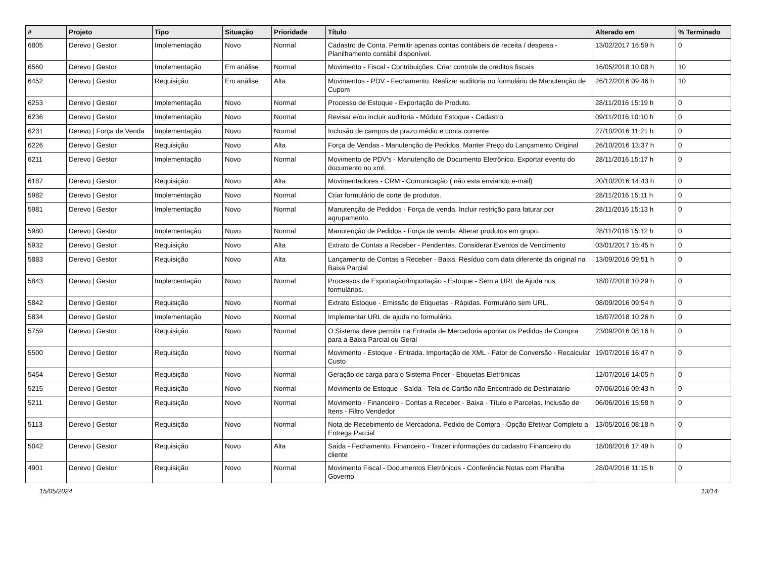| # | Projeto | Tipo | Situação | Prioridade | Título | Alterado em | % Terminado |
| --- | --- | --- | --- | --- | --- | --- | --- |
| 6805 | Derevo / Gestor | Implementação | Novo | Normal | Cadastro de Conta. Permitir apenas contas contábeis de receita / despesa - Planilhamento contábil disponível. | 13/02/2017 16:59 h | 0 |
| 6560 | Derevo / Gestor | Implementação | Em análise | Normal | Movimento - Fiscal - Contribuições. Criar controle de creditos fiscais | 16/05/2018 10:08 h | 10 |
| 6452 | Derevo / Gestor | Requisição | Em análise | Alta | Movimentos - PDV - Fechamento. Realizar auditoria no formulário de Manutenção de Cupom | 26/12/2016 09:46 h | 10 |
| 6253 | Derevo / Gestor | Implementação | Novo | Normal | Processo de Estoque - Exportação de Produto. | 28/11/2016 15:19 h | 0 |
| 6236 | Derevo / Gestor | Implementação | Novo | Normal | Revisar e/ou incluir auditoria - Módulo Estoque - Cadastro | 09/11/2016 10:10 h | 0 |
| 6231 | Derevo / Força de Venda | Implementação | Novo | Normal | Inclusão de campos de prazo médio e conta corrente | 27/10/2016 11:21 h | 0 |
| 6226 | Derevo / Gestor | Requisição | Novo | Alta | Força de Vendas - Manutenção de Pedidos. Manter Preço do Lançamento Original | 26/10/2016 13:37 h | 0 |
| 6211 | Derevo / Gestor | Implementação | Novo | Normal | Movimento de PDV's - Manutenção de Documento Eletrônico. Exportar evento do documento no xml. | 28/11/2016 15:17 h | 0 |
| 6187 | Derevo / Gestor | Requisição | Novo | Alta | Movimentadores - CRM - Comunicação ( não esta enviando e-mail) | 20/10/2016 14:43 h | 0 |
| 5982 | Derevo / Gestor | Implementação | Novo | Normal | Criar formulário de corte de produtos. | 28/11/2016 15:11 h | 0 |
| 5981 | Derevo / Gestor | Implementação | Novo | Normal | Manutenção de Pedidos - Força de venda. Incluir restrição para faturar por agrupamento. | 28/11/2016 15:13 h | 0 |
| 5980 | Derevo / Gestor | Implementação | Novo | Normal | Manutenção de Pedidos - Força de venda. Alterar produtos em grupo. | 28/11/2016 15:12 h | 0 |
| 5932 | Derevo / Gestor | Requisição | Novo | Alta | Extrato de Contas a Receber - Pendentes. Considerar Eventos de Vencimento | 03/01/2017 15:45 h | 0 |
| 5883 | Derevo / Gestor | Requisição | Novo | Alta | Lançamento de Contas a Receber - Baixa. Resíduo com data diferente da original na Baixa Parcial | 13/09/2016 09:51 h | 0 |
| 5843 | Derevo / Gestor | Implementação | Novo | Normal | Processos de Exportação/Importação - Estoque - Sem a URL de Ajuda nos formulários. | 18/07/2018 10:29 h | 0 |
| 5842 | Derevo / Gestor | Requisição | Novo | Normal | Extrato Estoque - Emissão de Etiquetas - Rápidas. Formulário sem URL. | 08/09/2016 09:54 h | 0 |
| 5834 | Derevo / Gestor | Implementação | Novo | Normal | Implementar URL de ajuda no formulário. | 18/07/2018 10:26 h | 0 |
| 5759 | Derevo / Gestor | Requisição | Novo | Normal | O Sistema deve permitir na Entrada de Mercadoria apontar os Pedidos de Compra para a Baixa Parcial ou Geral | 23/09/2016 08:16 h | 0 |
| 5500 | Derevo / Gestor | Requisição | Novo | Normal | Movimento - Estoque - Entrada. Importação de XML - Fator de Conversão - Recalcular Custo | 19/07/2016 16:47 h | 0 |
| 5454 | Derevo / Gestor | Requisição | Novo | Normal | Geração de carga para o Sistema Pricer - Etiquetas Eletrônicas | 12/07/2016 14:05 h | 0 |
| 5215 | Derevo / Gestor | Requisição | Novo | Normal | Movimento de Estoque - Saída - Tela de Cartão não Encontrado do Destinatário | 07/06/2016 09:43 h | 0 |
| 5211 | Derevo / Gestor | Requisição | Novo | Normal | Movimento - Financeiro - Contas a Receber - Baixa - Título e Parcelas. Inclusão de Itens - Filtro Vendedor | 06/06/2016 15:58 h | 0 |
| 5113 | Derevo / Gestor | Requisição | Novo | Normal | Nota de Recebimento de Mercadoria. Pedido de Compra - Opção Efetivar Completo a Entrega Parcial | 13/05/2016 08:18 h | 0 |
| 5042 | Derevo / Gestor | Requisição | Novo | Alta | Saída - Fechamento. Financeiro - Trazer informações do cadastro Financeiro do cliente | 18/08/2016 17:49 h | 0 |
| 4901 | Derevo / Gestor | Requisição | Novo | Normal | Movimento Fiscal - Documentos Eletrônicos - Conferência Notas com Planilha Governo | 28/04/2016 11:15 h | 0 |
15/05/2024 13/14